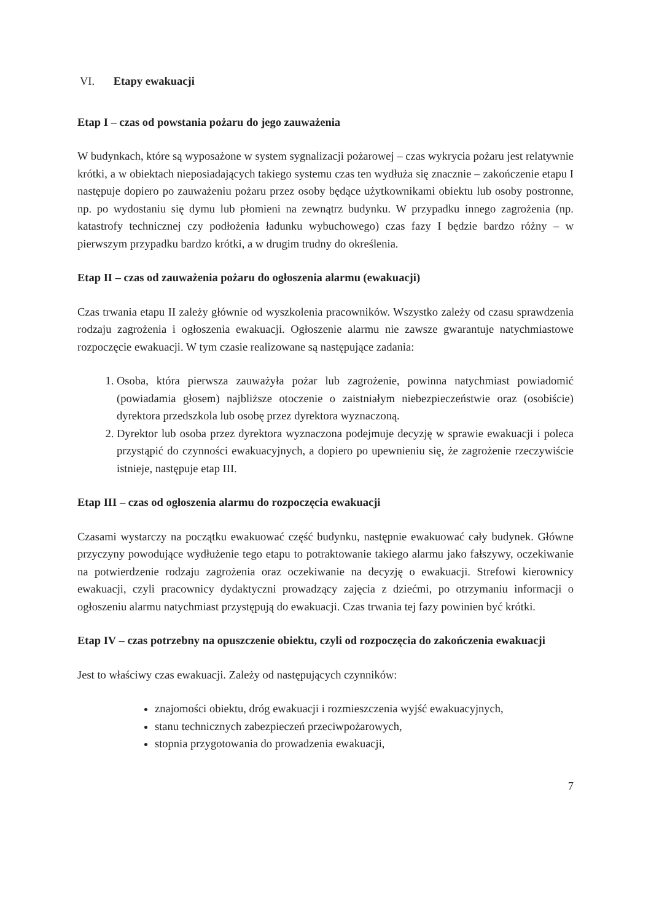VI. Etapy ewakuacji
Etap I – czas od powstania pożaru do jego zauważenia
W budynkach, które są wyposażone w system sygnalizacji pożarowej – czas wykrycia pożaru jest relatywnie krótki, a w obiektach nieposiadających takiego systemu czas ten wydłuża się znacznie – zakończenie etapu I następuje dopiero po zauważeniu pożaru przez osoby będące użytkownikami obiektu lub osoby postronne, np. po wydostaniu się dymu lub płomieni na zewnątrz budynku. W przypadku innego zagrożenia (np. katastrofy technicznej czy podłożenia ładunku wybuchowego) czas fazy I będzie bardzo różny – w pierwszym przypadku bardzo krótki, a w drugim trudny do określenia.
Etap II – czas od zauważenia pożaru do ogłoszenia alarmu (ewakuacji)
Czas trwania etapu II zależy głównie od wyszkolenia pracowników. Wszystko zależy od czasu sprawdzenia rodzaju zagrożenia i ogłoszenia ewakuacji. Ogłoszenie alarmu nie zawsze gwarantuje natychmiastowe rozpoczęcie ewakuacji. W tym czasie realizowane są następujące zadania:
1. Osoba, która pierwsza zauważyła pożar lub zagrożenie, powinna natychmiast powiadomić (powiadamia głosem) najbliższe otoczenie o zaistniałym niebezpieczeństwie oraz (osobiście) dyrektora przedszkola lub osobę przez dyrektora wyznaczoną.
2. Dyrektor lub osoba przez dyrektora wyznaczona podejmuje decyzję w sprawie ewakuacji i poleca przystąpić do czynności ewakuacyjnych, a dopiero po upewnieniu się, że zagrożenie rzeczywiście istnieje, następuje etap III.
Etap III – czas od ogłoszenia alarmu do rozpoczęcia ewakuacji
Czasami wystarczy na początku ewakuować część budynku, następnie ewakuować cały budynek. Główne przyczyny powodujące wydłużenie tego etapu to potraktowanie takiego alarmu jako fałszywy, oczekiwanie na potwierdzenie rodzaju zagrożenia oraz oczekiwanie na decyzję o ewakuacji. Strefowi kierownicy ewakuacji, czyli pracownicy dydaktyczni prowadzący zajęcia z dziećmi, po otrzymaniu informacji o ogłoszeniu alarmu natychmiast przystępują do ewakuacji. Czas trwania tej fazy powinien być krótki.
Etap IV – czas potrzebny na opuszczenie obiektu, czyli od rozpoczęcia do zakończenia ewakuacji
Jest to właściwy czas ewakuacji. Zależy od następujących czynników:
znajomości obiektu, dróg ewakuacji i rozmieszczenia wyjść ewakuacyjnych,
stanu technicznych zabezpieczeń przeciwpożarowych,
stopnia przygotowania do prowadzenia ewakuacji,
7